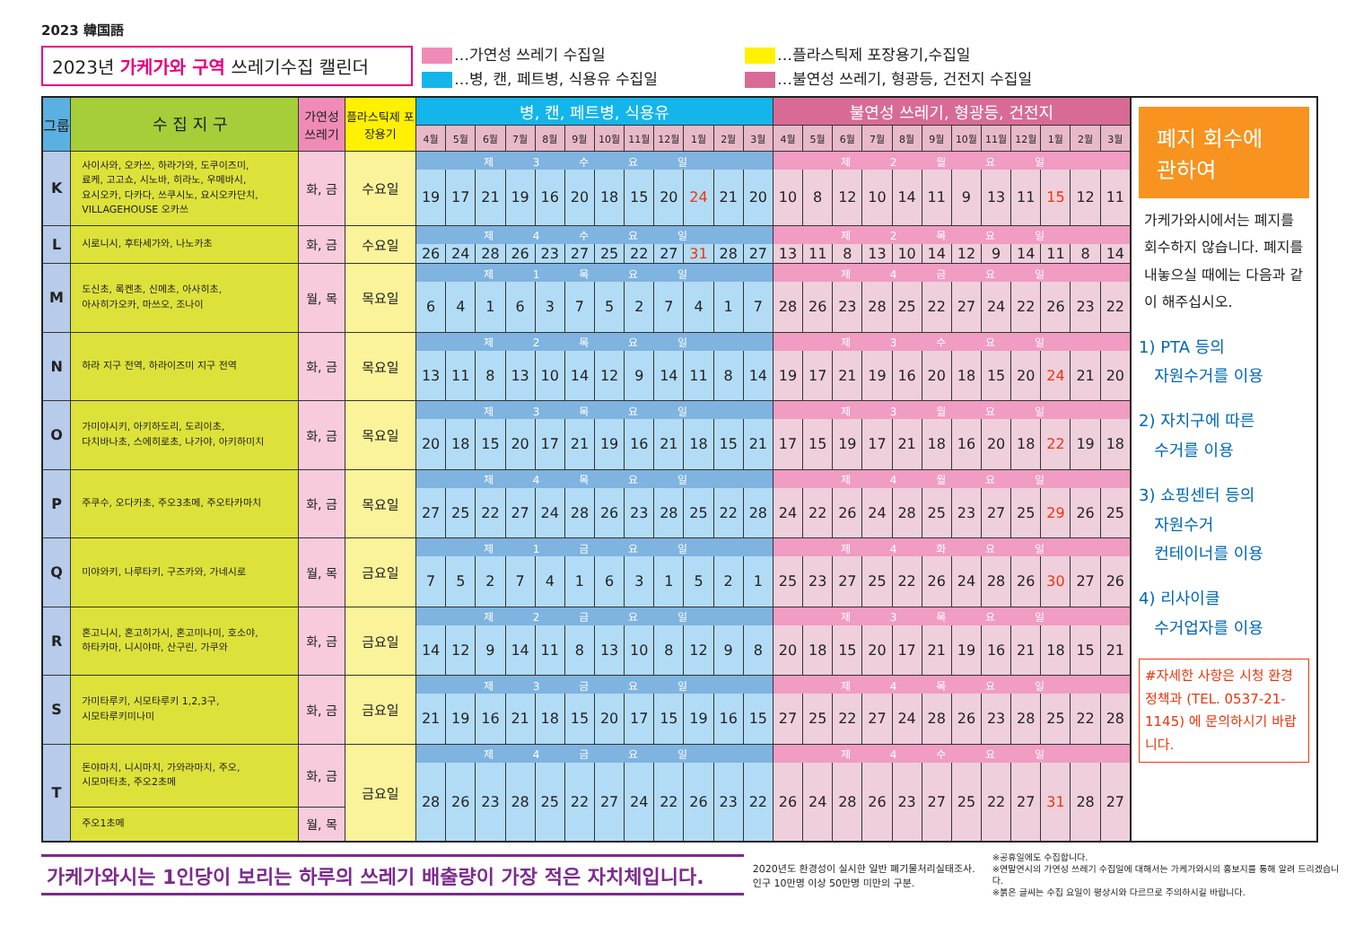2023 韓国語
2023년 가케가와 구역 쓰레기수집 캘린더
…가연성 쓰레기 수집일
…플라스틱제 포장용기,수집일
…병, 캔, 페트병, 식용유 수집일
…불연성 쓰레기, 형광등, 건전지 수집일
| 그룹 | 수 집 지 구 | 가연성 쓰레기 | 플라스틱제 포장용기 | 병, 캔, 페트병, 식용유 | | | | | | | | | | | | 불연성 쓰레기, 형광등, 건전지 | | | | | | | | | | | |
| --- | --- | --- | --- | --- | --- | --- | --- | --- | --- | --- | --- | --- | --- | --- | --- | --- | --- | --- | --- | --- | --- | --- | --- | --- | --- | --- | --- |
| | | | | 4월 | 5월 | 6월 | 7월 | 8월 | 9월 | 10월 | 11월 | 12월 | 1월 | 2월 | 3월 | 4월 | 5월 | 6월 | 7월 | 8월 | 9월 | 10월 | 11월 | 12월 | 1월 | 2월 | 3월 |
| K | 사이사와, 오카쓰, 하라가와, 도쿠이즈미, 료케, 고고쇼, 시노바, 히라노, 우메바시, 요시오카, 다카다, 쓰쿠시노, 요시오카단치, VILLAGEHOUSE 오카쓰 | 화, 금 | 수요일 | 제 3 수 요 일 | | | | | | | | | | | | 제 2 월 요 일 | | | | | | | | | | | |
| | | | | 19 | 17 | 21 | 19 | 16 | 20 | 18 | 15 | 20 | 24 | 21 | 20 | 10 | 8 | 12 | 10 | 14 | 11 | 9 | 13 | 11 | 15 | 12 | 11 |
| L | 시로니시, 후타세가와, 나노카초 | 화, 금 | 수요일 | 제 4 수 요 일 | | | | | | | | | | | | 제 2 목 요 일 | | | | | | | | | | | |
| | | | | 26 | 24 | 28 | 26 | 23 | 27 | 25 | 22 | 27 | 31 | 28 | 27 | 13 | 11 | 8 | 13 | 10 | 14 | 12 | 9 | 14 | 11 | 8 | 14 |
| M | 도신초, 록켄초, 신메초, 아사히초, 아사히가오카, 마쓰오, 조나이 | 월, 목 | 목요일 | 제 1 목 요 일 | | | | | | | | | | | | 제 4 금 요 일 | | | | | | | | | | | |
| | | | | 6 | 4 | 1 | 6 | 3 | 7 | 5 | 2 | 7 | 4 | 1 | 7 | 28 | 26 | 23 | 28 | 25 | 22 | 27 | 24 | 22 | 26 | 23 | 22 |
| N | 하라 지구 전역, 하라이즈미 지구 전역 | 화, 금 | 목요일 | 제 2 목 요 일 | | | | | | | | | | | | 제 3 수 요 일 | | | | | | | | | | | |
| | | | | 13 | 11 | 8 | 13 | 10 | 14 | 12 | 9 | 14 | 11 | 8 | 14 | 19 | 17 | 21 | 19 | 16 | 20 | 18 | 15 | 20 | 24 | 21 | 20 |
| O | 가미야시키, 아키하도리, 도리이초, 다치바나초, 스에히로초, 나가야, 아키하미치 | 화, 금 | 목요일 | 제 3 목 요 일 | | | | | | | | | | | | 제 3 월 요 일 | | | | | | | | | | | |
| | | | | 20 | 18 | 15 | 20 | 17 | 21 | 19 | 16 | 21 | 18 | 15 | 21 | 17 | 15 | 19 | 17 | 21 | 18 | 16 | 20 | 18 | 22 | 19 | 18 |
| P | 주쿠수, 오다카초, 주오3초메, 주오타카마치 | 화, 금 | 목요일 | 제 4 목 요 일 | | | | | | | | | | | | 제 4 월 요 일 | | | | | | | | | | | |
| | | | | 27 | 25 | 22 | 27 | 24 | 28 | 26 | 23 | 28 | 25 | 22 | 28 | 24 | 22 | 26 | 24 | 28 | 25 | 23 | 27 | 25 | 29 | 26 | 25 |
| Q | 미야와키, 나루타키, 구즈카와, 가네시로 | 월, 목 | 금요일 | 제 1 금 요 일 | | | | | | | | | | | | 제 4 화 요 일 | | | | | | | | | | | |
| | | | | 7 | 5 | 2 | 7 | 4 | 1 | 6 | 3 | 1 | 5 | 2 | 1 | 25 | 23 | 27 | 25 | 22 | 26 | 24 | 28 | 26 | 30 | 27 | 26 |
| R | 혼고니시, 혼고히가시, 혼고미나미, 호소야, 하타카마, 니시야마, 산구린, 가쿠와 | 화, 금 | 금요일 | 제 2 금 요 일 | | | | | | | | | | | | 제 3 목 요 일 | | | | | | | | | | | |
| | | | | 14 | 12 | 9 | 14 | 11 | 8 | 13 | 10 | 8 | 12 | 9 | 8 | 20 | 18 | 15 | 20 | 17 | 21 | 19 | 16 | 21 | 18 | 15 | 21 |
| S | 가미타루키, 시모타루키 1,2,3구, 시모타루키미나미 | 화, 금 | 금요일 | 제 3 금 요 일 | | | | | | | | | | | | 제 4 목 요 일 | | | | | | | | | | | |
| | | | | 21 | 19 | 16 | 21 | 18 | 15 | 20 | 17 | 15 | 19 | 16 | 15 | 27 | 25 | 22 | 27 | 24 | 28 | 26 | 23 | 28 | 25 | 22 | 28 |
| T | 돈야마치, 니시마치, 가와라마치, 주오, 시모마타초, 주오2초메 | 화, 금 | 금요일 | 제 4 금 요 일 | | | | | | | | | | | | 제 4 수 요 일 | | | | | | | | | | | |
| | | | | 28 | 26 | 23 | 28 | 25 | 22 | 27 | 24 | 22 | 26 | 23 | 22 | 26 | 24 | 28 | 26 | 23 | 27 | 25 | 22 | 27 | 31 | 28 | 27 |
| | 주오1초메 | 월, 목 | | | | | | | | | | | | | | | | | | | | | | | | | |
폐지 회수에
관하여
가케가와시에서는 폐지를 회수하지 않습니다. 폐지를 내놓으실 때에는 다음과 같이 해주십시오.
1) PTA 등의
자원수거를 이용
2) 자치구에 따른
수거를 이용
3) 쇼핑센터 등의
자원수거
컨테이너를 이용
4) 리사이클
수거업자를 이용
#자세한 사항은 시청 환경정책과 (TEL. 0537-21-1145) 에 문의하시기 바랍니다.
가케가와시는 1인당이 보리는 하루의 쓰레기 배출량이 가장 적은 자치체입니다.
2020년도 환경성이 실시한 일반 폐기물처리실태조사. 인구 10만명 이상 50만명 미만의 구분.
※공휴일에도 수집합니다.
※연말연시의 가연성 쓰레기 수집일에 대해서는 가케가와시의 홍보지를 통해 알려 드리겠습니다.
※붉은 글씨는 수집 요일이 평상시와 다르므로 주의하시길 바랍니다.